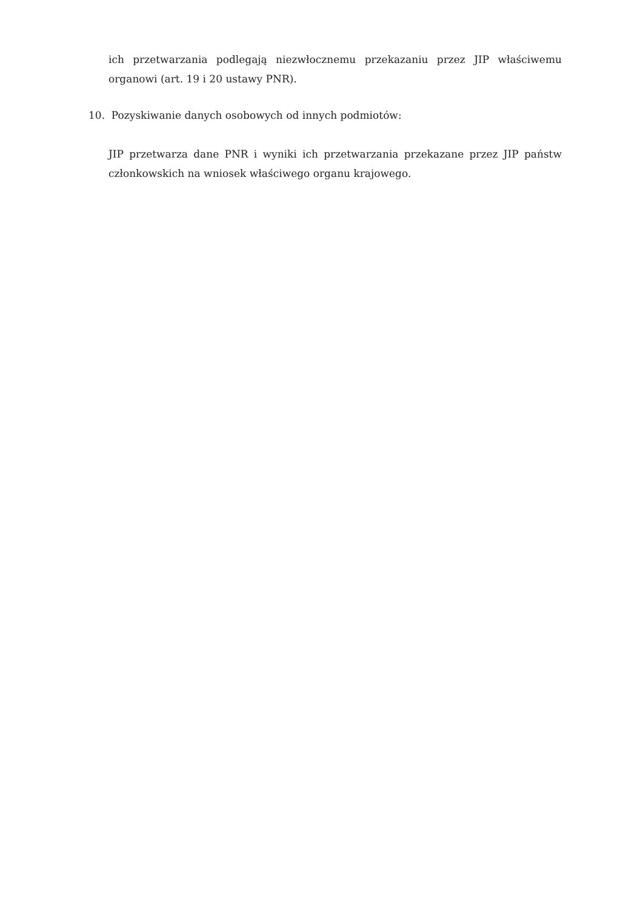ich przetwarzania podlegają niezwłocznemu przekazaniu przez JIP właściwemu organowi (art. 19 i 20 ustawy PNR).
10. Pozyskiwanie danych osobowych od innych podmiotów:
JIP przetwarza dane PNR i wyniki ich przetwarzania przekazane przez JIP państw członkowskich na wniosek właściwego organu krajowego.